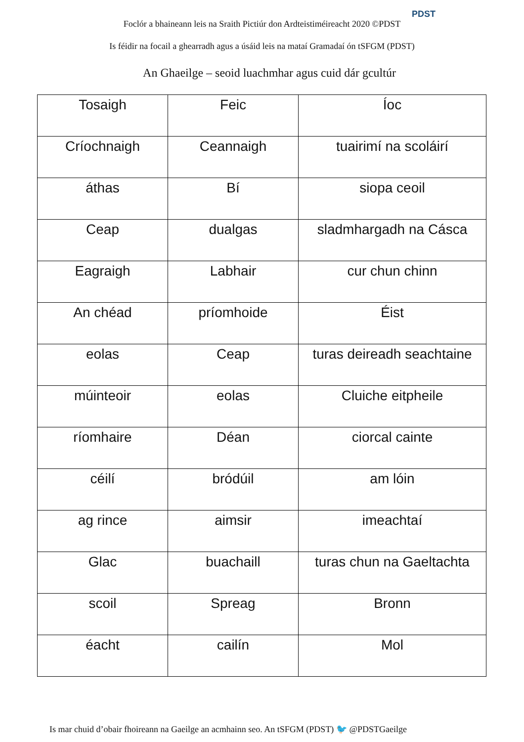Foclór a bhaineann leis na Sraith Pictiúr don Ardteistiméireacht 2020 ©PDST
PDST
Is féidir na focail a ghearradh agus a úsáid leis na mataí Gramadaí ón tSFGM (PDST)
An Ghaeilge – seoid luachmhar agus cuid dár gcultúr
| Tosaigh | Feic | Íoc |
| Críochnaigh | Ceannaigh | tuairimí na scoláirí |
| áthas | Bí | siopa ceoil |
| Ceap | dualgas | sladmhargadh na Cásca |
| Eagraigh | Labhair | cur chun chinn |
| An chéad | príomhoide | Éist |
| eolas | Ceap | turas deireadh seachtaine |
| múinteoir | eolas | Cluiche eitpheile |
| ríomhaire | Déan | ciorcal cainte |
| céilí | bródúil | am lóin |
| ag rince | aimsir | imeachtaí |
| Glac | buachaill | turas chun na Gaeltachta |
| scoil | Spreag | Bronn |
| éacht | cailín | Mol |
Is mar chuid d’obair fhoireann na Gaeilge an acmhainn seo. An tSFGM (PDST) 🐦 @PDSTGaeilge